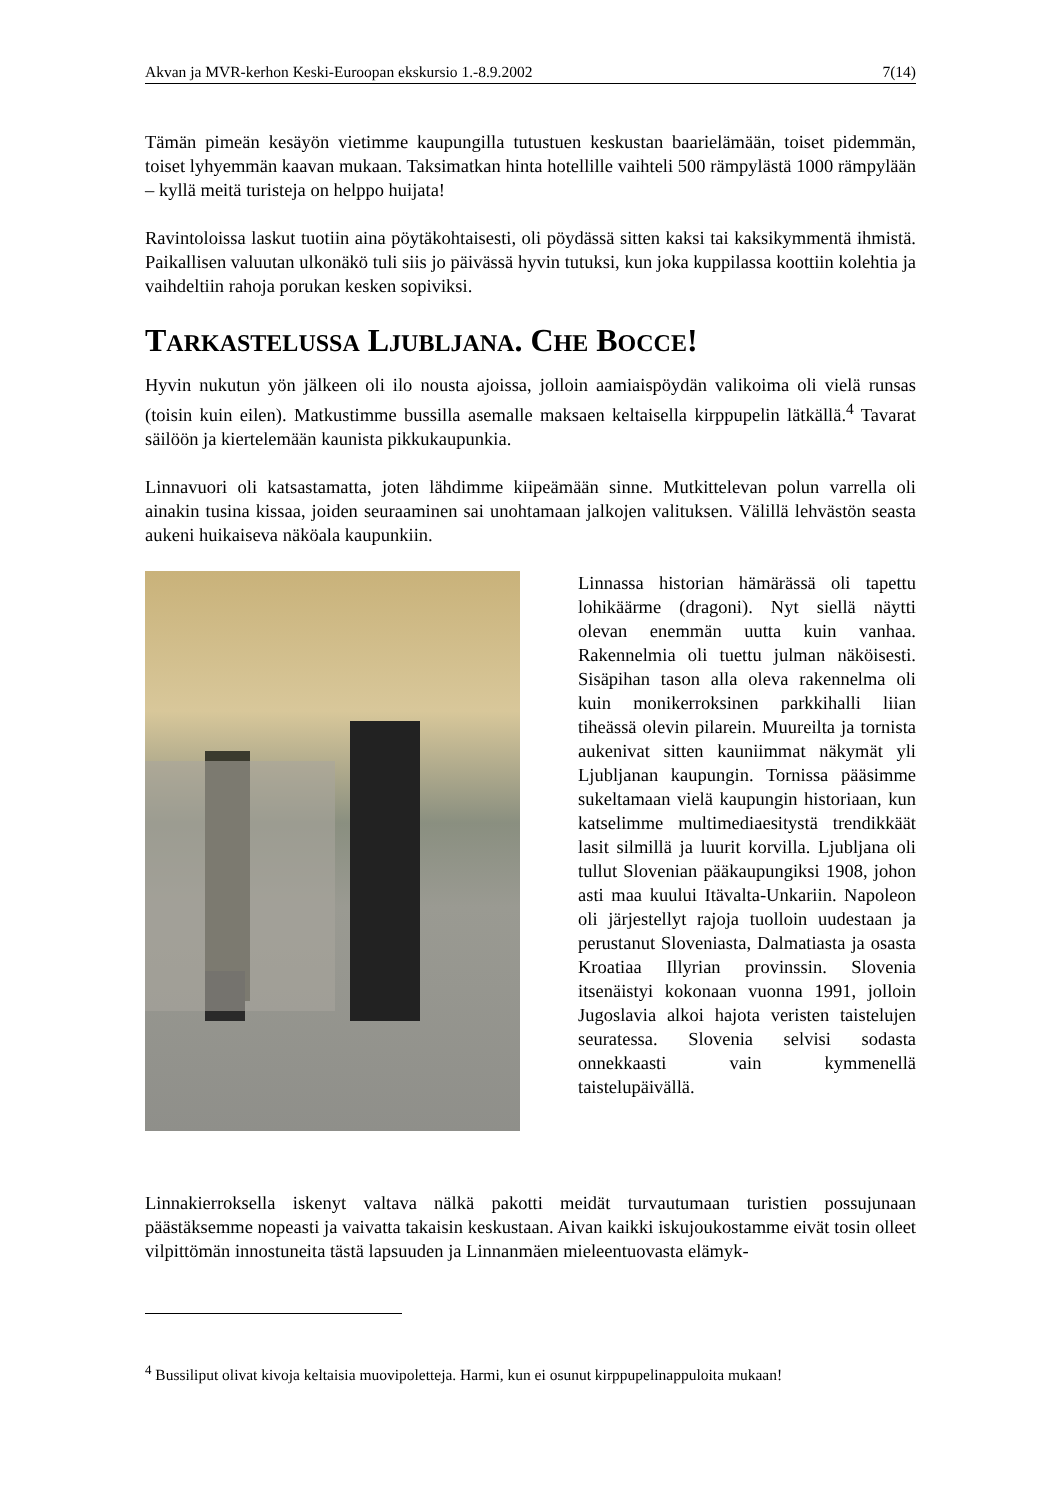Akvan ja MVR-kerhon Keski-Euroopan ekskursio 1.-8.9.2002 7(14)
Tämän pimeän kesäyön vietimme kaupungilla tutustuen keskustan baarielämään, toiset pidemmän, toiset lyhyemmän kaavan mukaan. Taksimatkan hinta hotellille vaihteli 500 rämpylästä 1000 rämpylään – kyllä meitä turisteja on helppo huijata!
Ravintoloissa laskut tuotiin aina pöytäkohtaisesti, oli pöydässä sitten kaksi tai kaksikymmentä ihmistä. Paikallisen valuutan ulkonäkö tuli siis jo päivässä hyvin tutuksi, kun joka kuppilassa koottiin kolehtia ja vaihdeltiin rahoja porukan kesken sopiviksi.
TARKASTELUSSA LJUBLJANA. CHE BOCCE!
Hyvin nukutun yön jälkeen oli ilo nousta ajoissa, jolloin aamiaispöydän valikoima oli vielä runsas (toisin kuin eilen). Matkustimme bussilla asemalle maksaen keltaisella kirppupelin lätkällä.<sup>4</sup> Tavarat säilöön ja kiertelemään kaunista pikkukaupunkia.
Linnavuori oli katsastamatta, joten lähdimme kiipeämään sinne. Mutkittelevan polun varrella oli ainakin tusina kissaa, joiden seuraaminen sai unohtamaan jalkojen valituksen. Välillä lehvästön seasta aukeni huikaiseva näköala kaupunkiin.
Linnassa historian hämärässä oli tapettu lohikäärme (dragoni). Nyt siellä näytti olevan enemmän uutta kuin vanhaa. Rakennelmia oli tuettu julman näköisesti. Sisäpihan tason alla oleva rakennelma oli kuin monikerroksinen parkkihalli liian tiheässä olevin pilarein. Muureilta ja tornista aukenivat sitten kauniimmat näkymät yli Ljubljanan kaupungin. Tornissa pääsimme sukeltamaan vielä kaupungin historiaan, kun katselimme multimediaesitystä trendikkäät lasit silmillä ja luurit korvilla. Ljubljana oli tullut Slovenian pääkaupungiksi 1908, johon asti maa kuului Itävalta-Unkariin. Napoleon oli järjestellyt rajoja tuolloin uudestaan ja perustanut Sloveniasta, Dalmatiasta ja osasta Kroatiaa Illyrian provinssin. Slovenia itsenäistyi kokonaan vuonna 1991, jolloin Jugoslavia alkoi hajota veristen taistelujen seuratessa. Slovenia selvisi sodasta onnekkaasti vain kymmenellä taistelupäivällä.
Linnakierroksella iskenyt valtava nälkä pakotti meidät turvautumaan turistien possujunaan päästäksemme nopeasti ja vaivatta takaisin keskustaan. Aivan kaikki iskujoukostamme eivät tosin olleet vilpittömän innostuneita tästä lapsuuden ja Linnanmäen mieleentuovasta elämyk-
<sup>4</sup> Bussiliput olivat kivoja keltaisia muovipoletteja. Harmi, kun ei osunut kirppupelinappuloita mukaan!